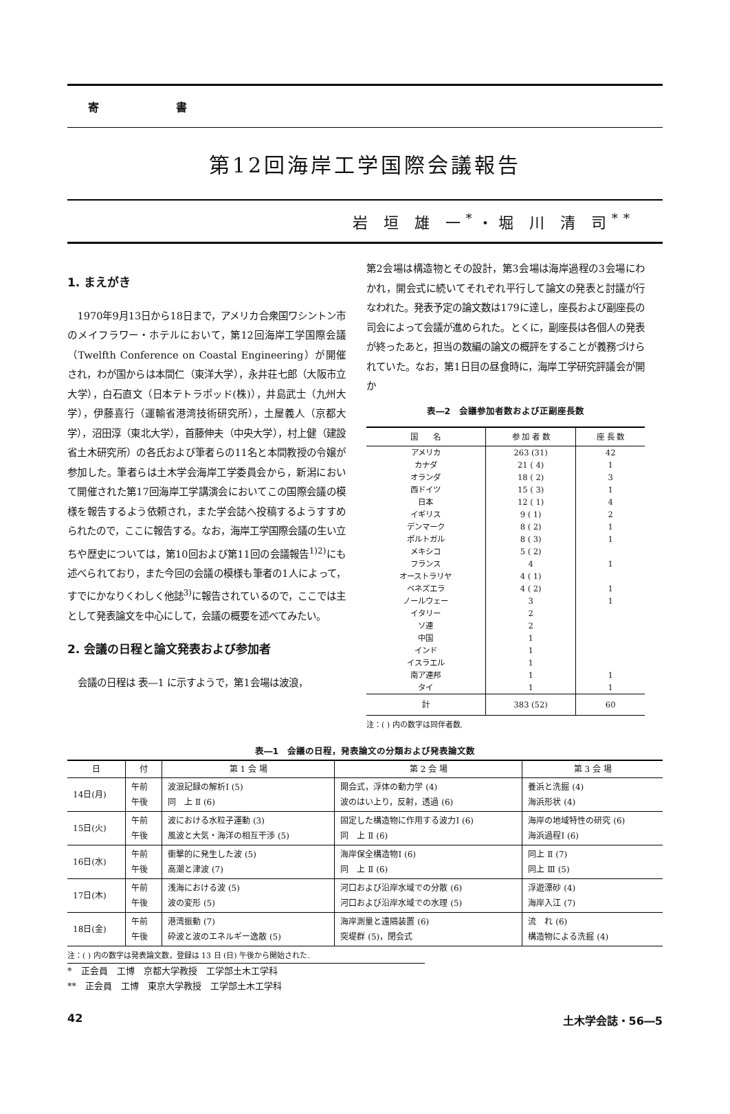寄　　　　　　　書
第12回海岸工学国際会議報告
岩 垣 雄 一<sup>*</sup>・堀 川 清 司<sup>**</sup>
1. まえがき
1970年9月13日から18日まで，アメリカ合衆国ワシントン市のメイフラワー・ホテルにおいて，第12回海岸工学国際会議（Twelfth Conference on Coastal Engineering）が開催され，わが国からは本間仁（東洋大学），永井荘七郎（大阪市立大学），白石直文（日本テトラポッド(株)），井島武士（九州大学），伊藤喜行（運輸省港湾技術研究所），土屋義人（京都大学），沼田淳（東北大学），首藤伸夫（中央大学），村上健（建設省土木研究所）の各氏および筆者らの11名と本間教授の令嬢が参加した。筆者らは土木学会海岸工学委員会から，新潟において開催された第17回海岸工学講演会においてこの国際会議の模様を報告するよう依頼され，また学会誌へ投稿するようすすめられたので，ここに報告する。なお，海岸工学国際会議の生い立ちや歴史については，第10回および第11回の会議報告<sup>1)2)</sup>にも述べられており，また今回の会議の模様も筆者の1人によって，すでにかなりくわしく他誌<sup>3)</sup>に報告されているので，ここでは主として発表論文を中心にして，会議の概要を述べてみたい。
2. 会議の日程と論文発表および参加者
会議の日程は 表―1 に示すようで，第1会場は波浪，
第2会場は構造物とその設計，第3会場は海岸過程の3会場にわかれ，開会式に続いてそれぞれ平行して論文の発表と討議が行なわれた。発表予定の論文数は179に達し，座長および副座長の司会によって会議が進められた。とくに，副座長は各個人の発表が終ったあと，担当の数編の論文の概評をすることが義務づけられていた。なお，第1日目の昼食時に，海岸工学研究評議会が開か
表―2　会議参加者数および正副座長数
| 国 名 | 参 加 者 数 | 座 長 数 |
| --- | --- | --- |
| アメリカ | 263 (31) | 42 |
| カナダ | 21 ( 4) | 1 |
| オランダ | 18 ( 2) | 3 |
| 西ドイツ | 15 ( 3) | 1 |
| 日本 | 12 ( 1) | 4 |
| イギリス | 9 ( 1) | 2 |
| デンマーク | 8 ( 2) | 1 |
| ポルトガル | 8 ( 3) | 1 |
| メキシコ | 5 ( 2) | |
| フランス | 4 | 1 |
| オーストラリヤ | 4 ( 1) | |
| ベネズエラ | 4 ( 2) | 1 |
| ノールウェー | 3 | 1 |
| イタリー | 2 | |
| ソ連 | 2 | |
| 中国 | 1 | |
| インド | 1 | |
| イスラエル | 1 | |
| 南ア連邦 | 1 | 1 |
| タイ | 1 | 1 |
| 計 | 383 (52) | 60 |
注：( ) 内の数字は同伴者数.
表―1　会議の日程，発表論文の分類および発表論文数
| 日 | 付 | 第 1 会 場 | 第 2 会 場 | 第 3 会 場 |
| --- | --- | --- | --- | --- |
| 14日(月) | 午前 午後 | 波浪記録の解析Ⅰ (5) 同 上 Ⅱ (6) | 開会式，浮体の動力学 (4) 波のはい上り，反射，透過 (6) | 養浜と洗掘 (4) 海浜形状 (4) |
| 15日(火) | 午前 午後 | 波における水粒子運動 (3) 風波と大気・海洋の相互干渉 (5) | 固定した構造物に作用する波力Ⅰ (6) 同 上 Ⅱ (6) | 海岸の地域特性の研究 (6) 海浜過程Ⅰ (6) |
| 16日(水) | 午前 午後 | 衝撃的に発生した波 (5) 高潮と津波 (7) | 海岸保全構造物Ⅰ (6) 同 上 Ⅱ (6) | 同上 Ⅱ (7) 同上 Ⅲ (5) |
| 17日(木) | 午前 午後 | 浅海における波 (5) 波の変形 (5) | 河口および沿岸水域での分散 (6) 河口および沿岸水域での水理 (5) | 浮遊漂砂 (4) 海岸入江 (7) |
| 18日(金) | 午前 午後 | 港湾振動 (7) 砕波と波のエネルギー逸散 (5) | 海岸測量と遠隔装置 (6) 突堤群 (5)，閉会式 | 流 れ (6) 構造物による洗掘 (4) |
注：( ) 内の数字は発表論文数，登録は 13 日 (日) 午後から開始された.
*　正会員　工博　京都大学教授　工学部土木工学科
**　正会員　工博　東京大学教授　工学部土木工学科
42 土木学会誌・56―5